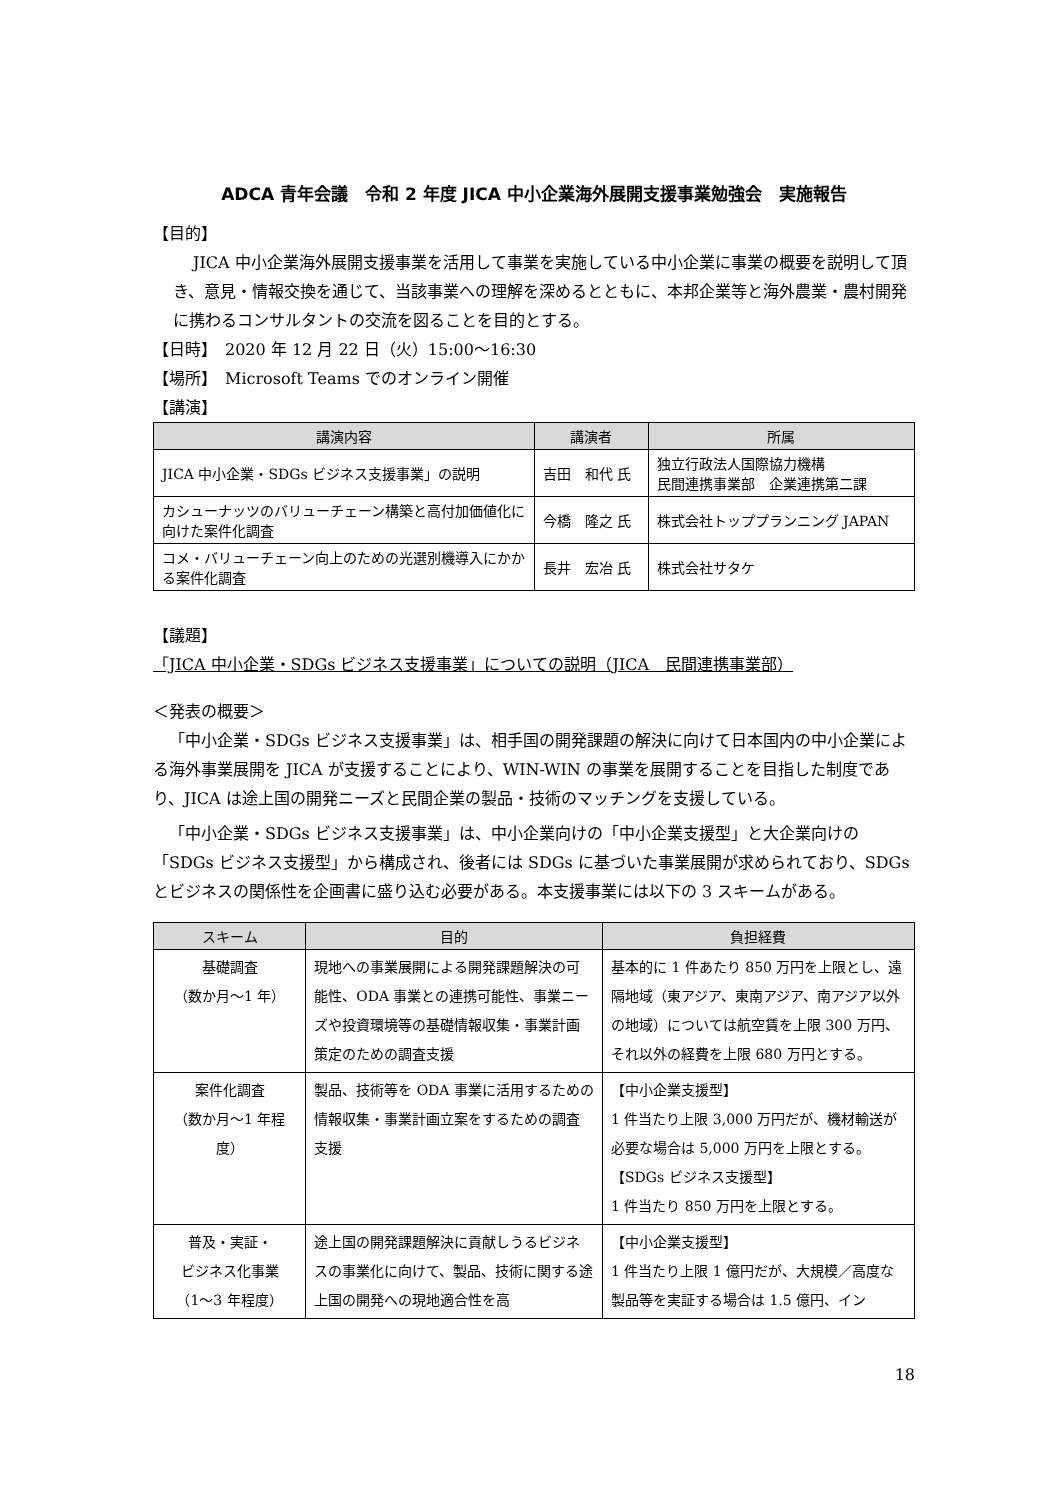ADCA 青年会議　令和 2 年度 JICA 中小企業海外展開支援事業勉強会　実施報告
【目的】
JICA 中小企業海外展開支援事業を活用して事業を実施している中小企業に事業の概要を説明して頂き、意見・情報交換を通じて、当該事業への理解を深めるとともに、本邦企業等と海外農業・農村開発に携わるコンサルタントの交流を図ることを目的とする。
【日時】　2020 年 12 月 22 日（火）15:00～16:30
【場所】　Microsoft Teams でのオンライン開催
【講演】
| 講演内容 | 講演者 | 所属 |
| --- | --- | --- |
| JICA 中小企業・SDGs ビジネス支援事業」の説明 | 吉田 和代 氏 | 独立行政法人国際協力機構 民間連携事業部 企業連携第二課 |
| カシューナッツのバリューチェーン構築と高付加価値化に向けた案件化調査 | 今橋 隆之 氏 | 株式会社トッププランニング JAPAN |
| コメ・バリューチェーン向上のための光選別機導入にかかる案件化調査 | 長井 宏冶 氏 | 株式会社サタケ |
【議題】
「JICA 中小企業・SDGs ビジネス支援事業」についての説明（JICA　民間連携事業部）
＜発表の概要＞
「中小企業・SDGs ビジネス支援事業」は、相手国の開発課題の解決に向けて日本国内の中小企業による海外事業展開を JICA が支援することにより、WIN-WIN の事業を展開することを目指した制度であり、JICA は途上国の開発ニーズと民間企業の製品・技術のマッチングを支援している。
「中小企業・SDGs ビジネス支援事業」は、中小企業向けの「中小企業支援型」と大企業向けの「SDGs ビジネス支援型」から構成され、後者には SDGs に基づいた事業展開が求められており、SDGs とビジネスの関係性を企画書に盛り込む必要がある。本支援事業には以下の 3 スキームがある。
| スキーム | 目的 | 負担経費 |
| --- | --- | --- |
| 基礎調査 （数か月～1 年） | 現地への事業展開による開発課題解決の可能性、ODA 事業との連携可能性、事業ニーズや投資環境等の基礎情報収集・事業計画策定のための調査支援 | 基本的に 1 件あたり 850 万円を上限とし、遠隔地域（東アジア、東南アジア、南アジア以外の地域）については航空賃を上限 300 万円、それ以外の経費を上限 680 万円とする。 |
| 案件化調査 （数か月～1 年程度） | 製品、技術等を ODA 事業に活用するための情報収集・事業計画立案をするための調査支援 | 【中小企業支援型】 1 件当たり上限 3,000 万円だが、機材輸送が必要な場合は 5,000 万円を上限とする。 【SDGs ビジネス支援型】 1 件当たり 850 万円を上限とする。 |
| 普及・実証・ ビジネス化事業 （1～3 年程度） | 途上国の開発課題解決に貢献しうるビジネスの事業化に向けて、製品、技術に関する途上国の開発への現地適合性を高 | 【中小企業支援型】 1 件当たり上限 1 億円だが、大規模／高度な製品等を実証する場合は 1.5 億円、イン |
18